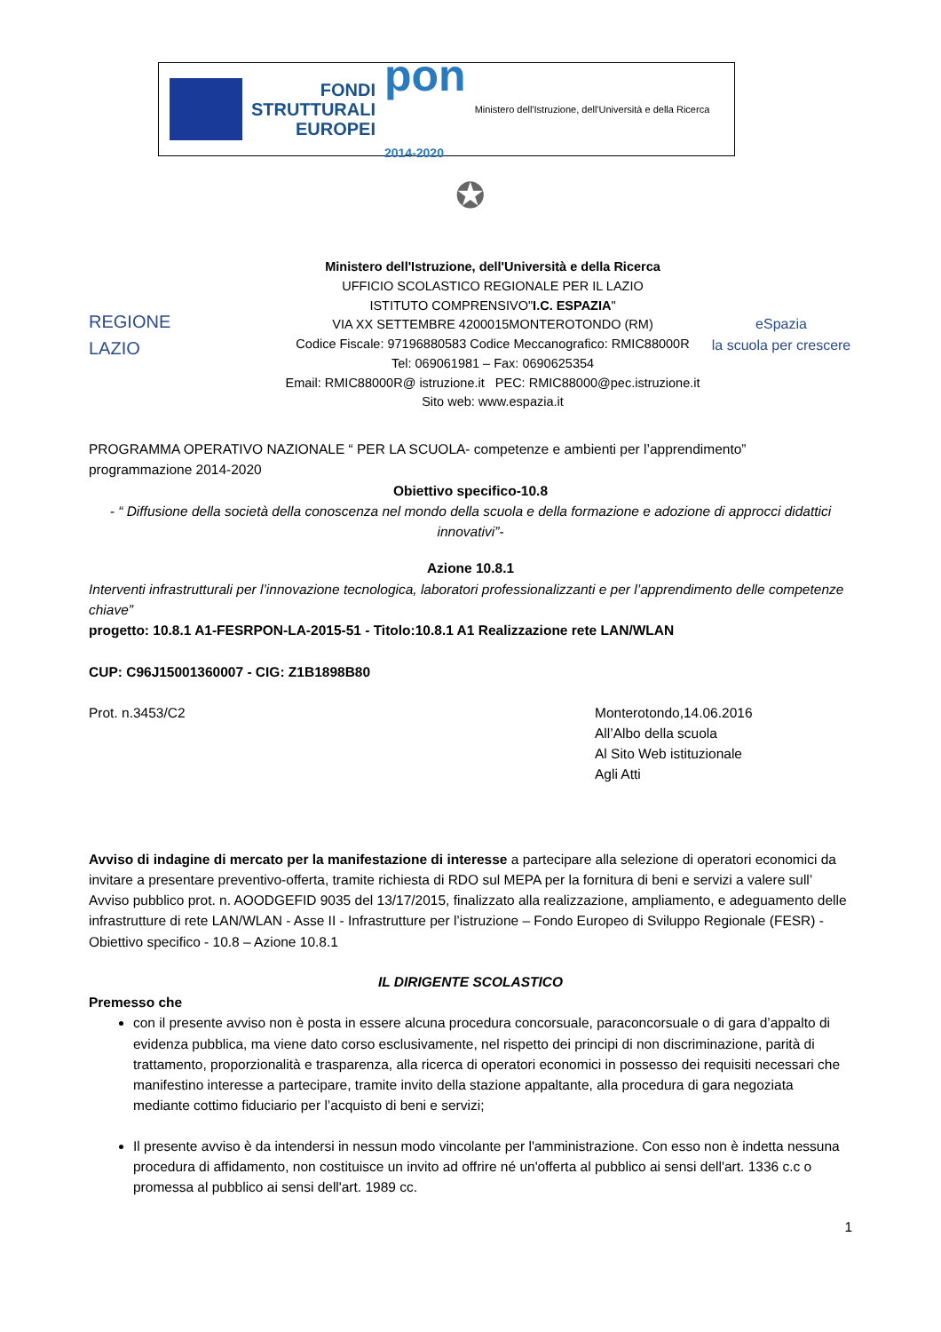FONDI
STRUTTURALI
EUROPEI
pon
2014-2020
Ministero dell'Istruzione, dell'Università e della Ricerca
✪
REGIONE
LAZIO
Ministero dell'Istruzione, dell'Università e della Ricerca
UFFICIO SCOLASTICO REGIONALE PER IL LAZIO
ISTITUTO COMPRENSIVO"I.C. ESPAZIA"
VIA XX SETTEMBRE 4200015MONTEROTONDO (RM)
Codice Fiscale: 97196880583 Codice Meccanografico: RMIC88000R
Tel: 069061981 – Fax: 0690625354
Email: RMIC88000R@ istruzione.it PEC: RMIC88000@pec.istruzione.it
Sito web: www.espazia.it
eSpazia
la scuola per crescere
PROGRAMMA OPERATIVO NAZIONALE “ PER LA SCUOLA- competenze e ambienti per l’apprendimento” programmazione 2014-2020
Obiettivo specifico-10.8
- “ Diffusione della società della conoscenza nel mondo della scuola e della formazione e adozione di approcci didattici innovativi”-
Azione 10.8.1
Interventi infrastrutturali per l’innovazione tecnologica, laboratori professionalizzanti e per l’apprendimento delle competenze chiave”
progetto: 10.8.1 A1-FESRPON-LA-2015-51 - Titolo:10.8.1 A1 Realizzazione rete LAN/WLAN
CUP: C96J15001360007 - CIG: Z1B1898B80
Prot. n.3453/C2 Monterotondo,14.06.2016
All’Albo della scuola
Al Sito Web istituzionale
Agli Atti
Avviso di indagine di mercato per la manifestazione di interesse a partecipare alla selezione di operatori economici da invitare a presentare preventivo-offerta, tramite richiesta di RDO sul MEPA per la fornitura di beni e servizi a valere sull’ Avviso pubblico prot. n. AOODGEFID 9035 del 13/17/2015, finalizzato alla realizzazione, ampliamento, e adeguamento delle infrastrutture di rete LAN/WLAN - Asse II - Infrastrutture per l’istruzione – Fondo Europeo di Sviluppo Regionale (FESR) - Obiettivo specifico - 10.8 – Azione 10.8.1
IL DIRIGENTE SCOLASTICO
Premesso che
con il presente avviso non è posta in essere alcuna procedura concorsuale, paraconcorsuale o di gara d’appalto di evidenza pubblica, ma viene dato corso esclusivamente, nel rispetto dei principi di non discriminazione, parità di trattamento, proporzionalità e trasparenza, alla ricerca di operatori economici in possesso dei requisiti necessari che manifestino interesse a partecipare, tramite invito della stazione appaltante, alla procedura di gara negoziata mediante cottimo fiduciario per l’acquisto di beni e servizi;
Il presente avviso è da intendersi in nessun modo vincolante per l'amministrazione. Con esso non è indetta nessuna procedura di affidamento, non costituisce un invito ad offrire né un'offerta al pubblico ai sensi dell'art. 1336 c.c o promessa al pubblico ai sensi dell'art. 1989 cc.
1